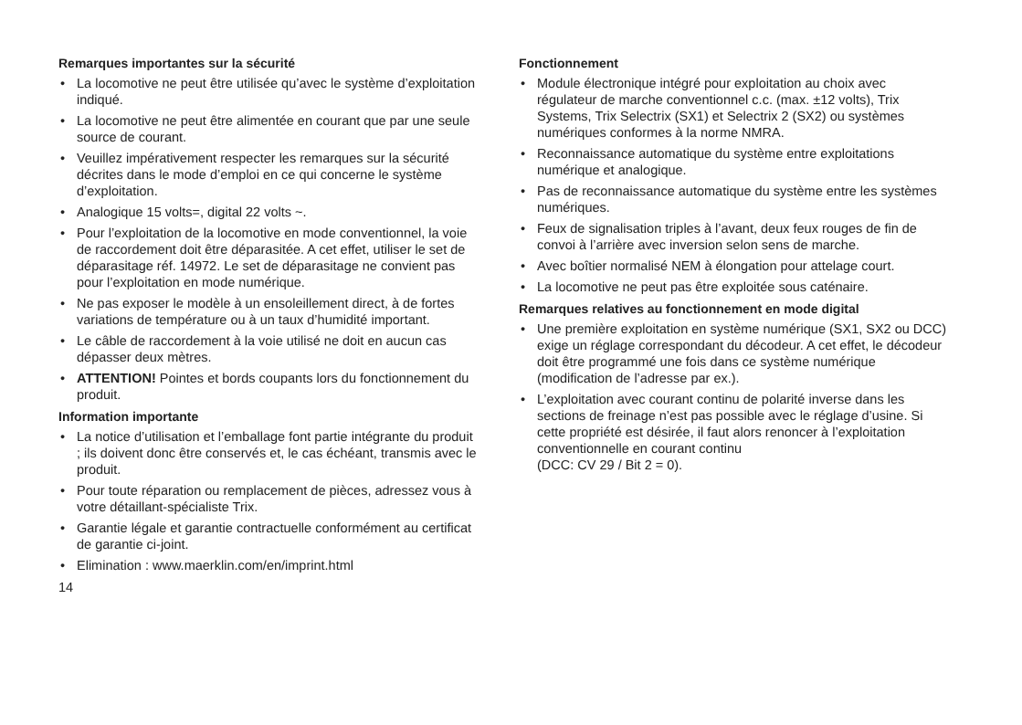Remarques importantes sur la sécurité
• La locomotive ne peut être utilisée qu’avec le système d’exploitation indiqué.
• La locomotive ne peut être alimentée en courant que par une seule source de courant.
• Veuillez impérativement respecter les remarques sur la sécurité décrites dans le mode d’emploi en ce qui concerne le système d’exploitation.
• Analogique 15 volts=, digital 22 volts ~.
• Pour l’exploitation de la locomotive en mode conventionnel, la voie de raccordement doit être déparasitée. A cet effet, utiliser le set de déparasitage réf. 14972. Le set de déparasitage ne convient pas pour l’exploitation en mode numérique.
• Ne pas exposer le modèle à un ensoleillement direct, à de fortes variations de température ou à un taux d’humidité important.
• Le câble de raccordement à la voie utilisé ne doit en aucun cas dépasser deux mètres.
• ATTENTION! Pointes et bords coupants lors du fonctionnement du produit.
Information importante
• La notice d’utilisation et l’emballage font partie intégrante du produit ; ils doivent donc être conservés et, le cas échéant, transmis avec le produit.
• Pour toute réparation ou remplacement de pièces, adressez vous à votre détaillant-spécialiste Trix.
• Garantie légale et garantie contractuelle conformément au certificat de garantie ci-joint.
• Elimination : www.maerklin.com/en/imprint.html
14
Fonctionnement
• Module électronique intégré pour exploitation au choix avec régulateur de marche conventionnel c.c. (max. ±12 volts), Trix Systems, Trix Selectrix (SX1) et Selectrix 2 (SX2) ou systèmes numériques conformes à la norme NMRA.
• Reconnaissance automatique du système entre exploitations numérique et analogique.
• Pas de reconnaissance automatique du système entre les systèmes numériques.
• Feux de signalisation triples à l’avant, deux feux rouges de fin de convoi à l’arrière avec inversion selon sens de marche.
• Avec boîtier normalisé NEM à élongation pour attelage court.
• La locomotive ne peut pas être exploitée sous caténaire.
Remarques relatives au fonctionnement en mode digital
• Une première exploitation en système numérique (SX1, SX2 ou DCC) exige un réglage correspondant du décodeur. A cet effet, le décodeur doit être programmé une fois dans ce système numérique (modification de l’adresse par ex.).
• L’exploitation avec courant continu de polarité inverse dans les sections de freinage n’est pas possible avec le réglage d’usine. Si cette propriété est désirée, il faut alors renoncer à l’exploitation conventionnelle en courant continu
(DCC: CV 29 / Bit 2 = 0).